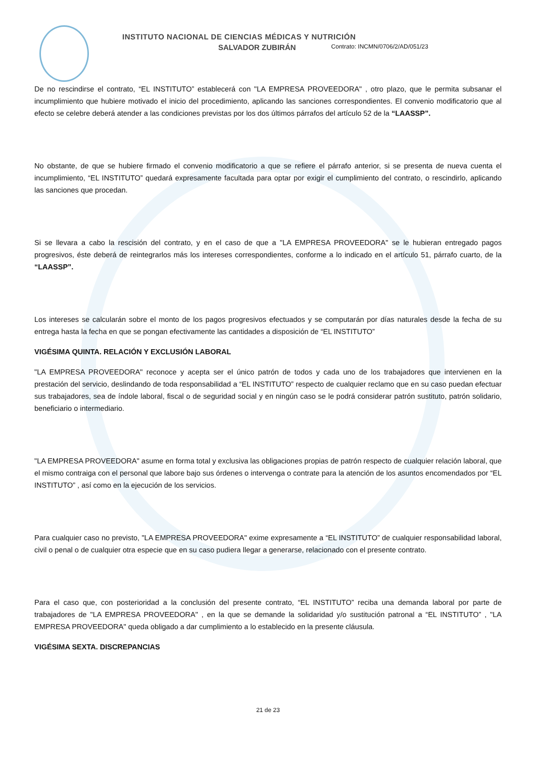INSTITUTO NACIONAL DE CIENCIAS MÉDICAS Y NUTRICIÓN
SALVADOR ZUBIRÁN Contrato: INCMN/0706/2/AD/051/23
De no rescindirse el contrato, “EL INSTITUTO” establecerá con "LA EMPRESA PROVEEDORA" , otro plazo, que le permita subsanar el incumplimiento que hubiere motivado el inicio del procedimiento, aplicando las sanciones correspondientes. El convenio modificatorio que al efecto se celebre deberá atender a las condiciones previstas por los dos últimos párrafos del artículo 52 de la “LAASSP”.
No obstante, de que se hubiere firmado el convenio modificatorio a que se refiere el párrafo anterior, si se presenta de nueva cuenta el incumplimiento, “EL INSTITUTO” quedará expresamente facultada para optar por exigir el cumplimiento del contrato, o rescindirlo, aplicando las sanciones que procedan.
Si se llevara a cabo la rescisión del contrato, y en el caso de que a "LA EMPRESA PROVEEDORA" se le hubieran entregado pagos progresivos, éste deberá de reintegrarlos más los intereses correspondientes, conforme a lo indicado en el artículo 51, párrafo cuarto, de la “LAASSP”.
Los intereses se calcularán sobre el monto de los pagos progresivos efectuados y se computarán por días naturales desde la fecha de su entrega hasta la fecha en que se pongan efectivamente las cantidades a disposición de “EL INSTITUTO”
VIGÉSIMA QUINTA. RELACIÓN Y EXCLUSIÓN LABORAL
"LA EMPRESA PROVEEDORA" reconoce y acepta ser el único patrón de todos y cada uno de los trabajadores que intervienen en la prestación del servicio, deslindando de toda responsabilidad a “EL INSTITUTO” respecto de cualquier reclamo que en su caso puedan efectuar sus trabajadores, sea de índole laboral, fiscal o de seguridad social y en ningún caso se le podrá considerar patrón sustituto, patrón solidario, beneficiario o intermediario.
"LA EMPRESA PROVEEDORA" asume en forma total y exclusiva las obligaciones propias de patrón respecto de cualquier relación laboral, que el mismo contraiga con el personal que labore bajo sus órdenes o intervenga o contrate para la atención de los asuntos encomendados por “EL INSTITUTO” , así como en la ejecución de los servicios.
Para cualquier caso no previsto, "LA EMPRESA PROVEEDORA" exime expresamente a “EL INSTITUTO” de cualquier responsabilidad laboral, civil o penal o de cualquier otra especie que en su caso pudiera llegar a generarse, relacionado con el presente contrato.
Para el caso que, con posterioridad a la conclusión del presente contrato, “EL INSTITUTO” reciba una demanda laboral por parte de trabajadores de "LA EMPRESA PROVEEDORA" , en la que se demande la solidaridad y/o sustitución patronal a “EL INSTITUTO” , "LA EMPRESA PROVEEDORA" queda obligado a dar cumplimiento a lo establecido en la presente cláusula.
VIGÉSIMA SEXTA. DISCREPANCIAS
21 de 23